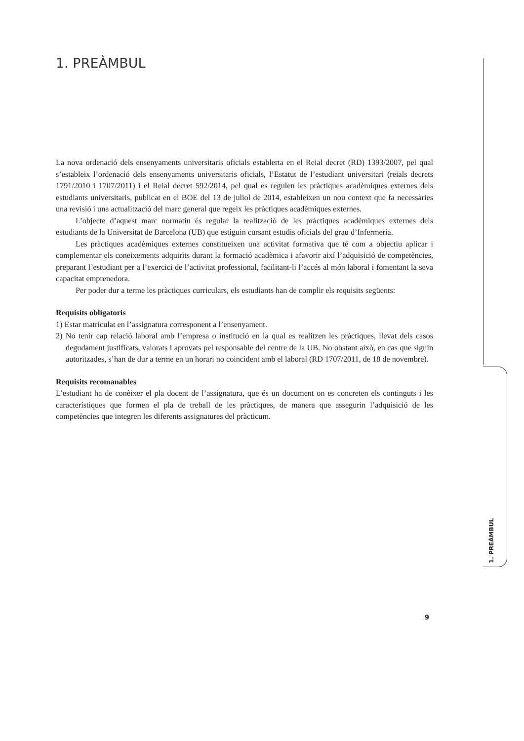1. PREÀMBUL
La nova ordenació dels ensenyaments universitaris oficials establerta en el Reial decret (RD) 1393/2007, pel qual s’estableix l’ordenació dels ensenyaments universitaris oficials, l’Estatut de l’estudiant universitari (reials decrets 1791/2010 i 1707/2011) i el Reial decret 592/2014, pel qual es regulen les pràctiques acadèmiques externes dels estudiants universitaris, publicat en el BOE del 13 de juliol de 2014, estableixen un nou context que fa necessàries una revisió i una actualització del marc general que regeix les pràctiques acadèmiques externes.
L’objecte d’aquest marc normatiu és regular la realització de les pràctiques acadèmiques externes dels estudiants de la Universitat de Barcelona (UB) que estiguin cursant estudis oficials del grau d’Infermeria.
Les pràctiques acadèmiques externes constitueixen una activitat formativa que té com a objectiu aplicar i complementar els coneixements adquirits durant la formació acadèmica i afavorir així l’adquisició de competències, preparant l’estudiant per a l’exercici de l’activitat professional, facilitant-li l’accés al món laboral i fomentant la seva capacitat emprenedora.
Per poder dur a terme les pràctiques curriculars, els estudiants han de complir els requisits següents:
Requisits obligatoris
1) Estar matriculat en l’assignatura corresponent a l’ensenyament.
2) No tenir cap relació laboral amb l’empresa o institució en la qual es realitzen les pràctiques, llevat dels casos degudament justificats, valorats i aprovats pel responsable del centre de la UB. No obstant això, en cas que siguin autoritzades, s’han de dur a terme en un horari no coincident amb el laboral (RD 1707/2011, de 18 de novembre).
Requisits recomanables
L’estudiant ha de conèixer el pla docent de l’assignatura, que és un document on es concreten els continguts i les característiques que formen el pla de treball de les pràctiques, de manera que assegurin l’adquisició de les competències que integren les diferents assignatures del pràcticum.
1. PREÀMBUL
9